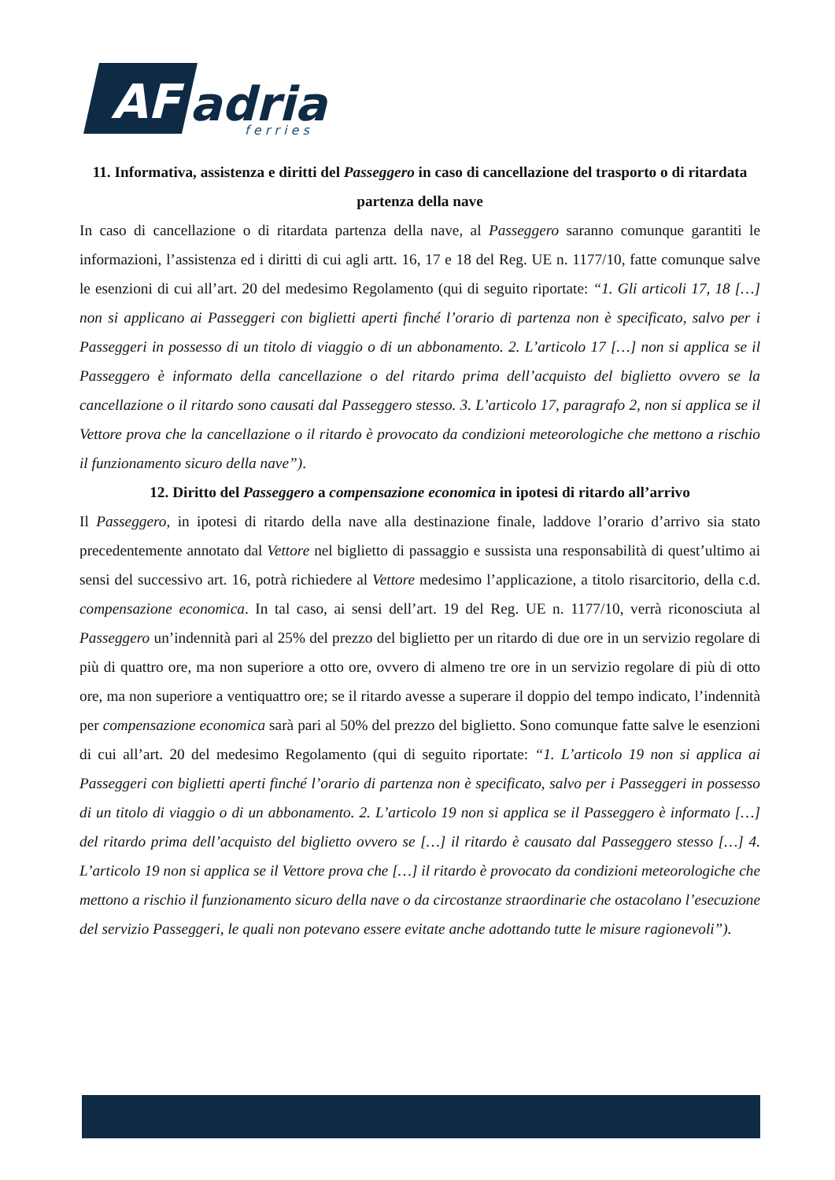AF
adria
f e r r i e s
11. Informativa, assistenza e diritti del Passeggero in caso di cancellazione del trasporto o di ritardata partenza della nave
In caso di cancellazione o di ritardata partenza della nave, al Passeggero saranno comunque garantiti le informazioni, l’assistenza ed i diritti di cui agli artt. 16, 17 e 18 del Reg. UE n. 1177/10, fatte comunque salve le esenzioni di cui all’art. 20 del medesimo Regolamento (qui di seguito riportate: “1. Gli articoli 17, 18 […] non si applicano ai Passeggeri con biglietti aperti finché l’orario di partenza non è specificato, salvo per i Passeggeri in possesso di un titolo di viaggio o di un abbonamento. 2. L’articolo 17 […] non si applica se il Passeggero è informato della cancellazione o del ritardo prima dell’acquisto del biglietto ovvero se la cancellazione o il ritardo sono causati dal Passeggero stesso. 3. L’articolo 17, paragrafo 2, non si applica se il Vettore prova che la cancellazione o il ritardo è provocato da condizioni meteorologiche che mettono a rischio il funzionamento sicuro della nave”).
12. Diritto del Passeggero a compensazione economica in ipotesi di ritardo all’arrivo
Il Passeggero, in ipotesi di ritardo della nave alla destinazione finale, laddove l’orario d’arrivo sia stato precedentemente annotato dal Vettore nel biglietto di passaggio e sussista una responsabilità di quest’ultimo ai sensi del successivo art. 16, potrà richiedere al Vettore medesimo l’applicazione, a titolo risarcitorio, della c.d. compensazione economica. In tal caso, ai sensi dell’art. 19 del Reg. UE n. 1177/10, verrà riconosciuta al Passeggero un’indennità pari al 25% del prezzo del biglietto per un ritardo di due ore in un servizio regolare di più di quattro ore, ma non superiore a otto ore, ovvero di almeno tre ore in un servizio regolare di più di otto ore, ma non superiore a ventiquattro ore; se il ritardo avesse a superare il doppio del tempo indicato, l’indennità per compensazione economica sarà pari al 50% del prezzo del biglietto. Sono comunque fatte salve le esenzioni di cui all’art. 20 del medesimo Regolamento (qui di seguito riportate: “1. L’articolo 19 non si applica ai Passeggeri con biglietti aperti finché l’orario di partenza non è specificato, salvo per i Passeggeri in possesso di un titolo di viaggio o di un abbonamento. 2. L’articolo 19 non si applica se il Passeggero è informato […] del ritardo prima dell’acquisto del biglietto ovvero se […] il ritardo è causato dal Passeggero stesso […] 4. L’articolo 19 non si applica se il Vettore prova che […] il ritardo è provocato da condizioni meteorologiche che mettono a rischio il funzionamento sicuro della nave o da circostanze straordinarie che ostacolano l’esecuzione del servizio Passeggeri, le quali non potevano essere evitate anche adottando tutte le misure ragionevoli”).